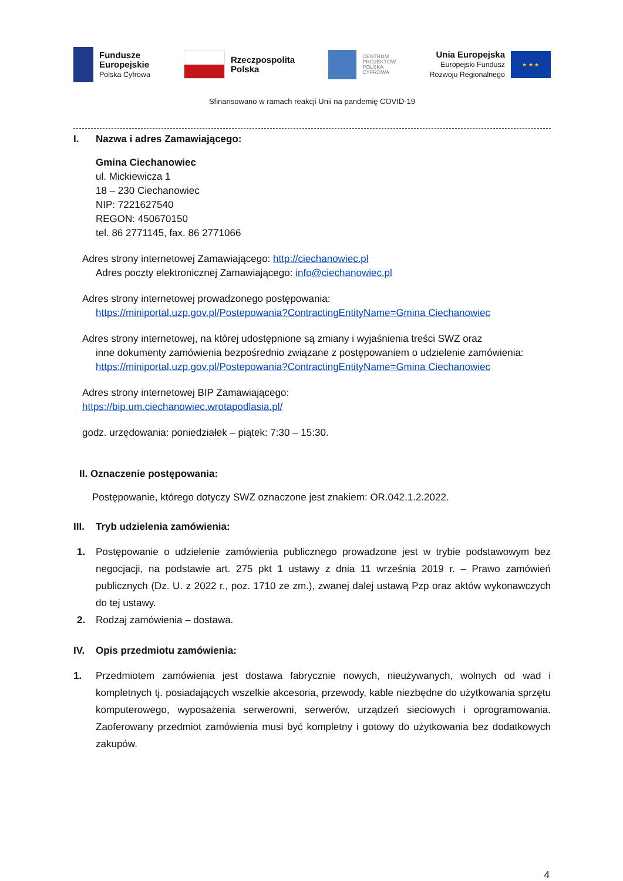Fundusze
Europejskie
Polska Cyfrowa
Rzeczpospolita
Polska
CENTRUM
PROJEKTÓW
POLSKA
CYFROWA
Unia Europejska
Europejski Fundusz
Rozwoju Regionalnego
★ ★ ★
Sfinansowano w ramach reakcji Unii na pandemię COVID-19
I. Nazwa i adres Zamawiającego:
Gmina Ciechanowiec
ul. Mickiewicza 1
18 – 230 Ciechanowiec
NIP: 7221627540
REGON: 450670150
tel. 86 2771145, fax. 86 2771066
Adres strony internetowej Zamawiającego: http://ciechanowiec.pl
Adres poczty elektronicznej Zamawiającego: info@ciechanowiec.pl
Adres strony internetowej prowadzonego postępowania:
https://miniportal.uzp.gov.pl/Postepowania?ContractingEntityName=Gmina Ciechanowiec
Adres strony internetowej, na której udostępnione są zmiany i wyjaśnienia treści SWZ oraz
inne dokumenty zamówienia bezpośrednio związane z postępowaniem o udzielenie zamówienia: https://miniportal.uzp.gov.pl/Postepowania?ContractingEntityName=Gmina Ciechanowiec
Adres strony internetowej BIP Zamawiającego:
https://bip.um.ciechanowiec.wrotapodlasia.pl/
godz. urzędowania: poniedziałek – piątek: 7:30 – 15:30.
II. Oznaczenie postępowania:
Postępowanie, którego dotyczy SWZ oznaczone jest znakiem: OR.042.1.2.2022.
III. Tryb udzielenia zamówienia:
1. Postępowanie o udzielenie zamówienia publicznego prowadzone jest w trybie podstawowym bez negocjacji, na podstawie art. 275 pkt 1 ustawy z dnia 11 września 2019 r. – Prawo zamówień publicznych (Dz. U. z 2022 r., poz. 1710 ze zm.), zwanej dalej ustawą Pzp oraz aktów wykonawczych do tej ustawy.
2. Rodzaj zamówienia – dostawa.
IV. Opis przedmiotu zamówienia:
1. Przedmiotem zamówienia jest dostawa fabrycznie nowych, nieużywanych, wolnych od wad i kompletnych tj. posiadających wszelkie akcesoria, przewody, kable niezbędne do użytkowania sprzętu komputerowego, wyposażenia serwerowni, serwerów, urządzeń sieciowych i oprogramowania. Zaoferowany przedmiot zamówienia musi być kompletny i gotowy do użytkowania bez dodatkowych zakupów.
4